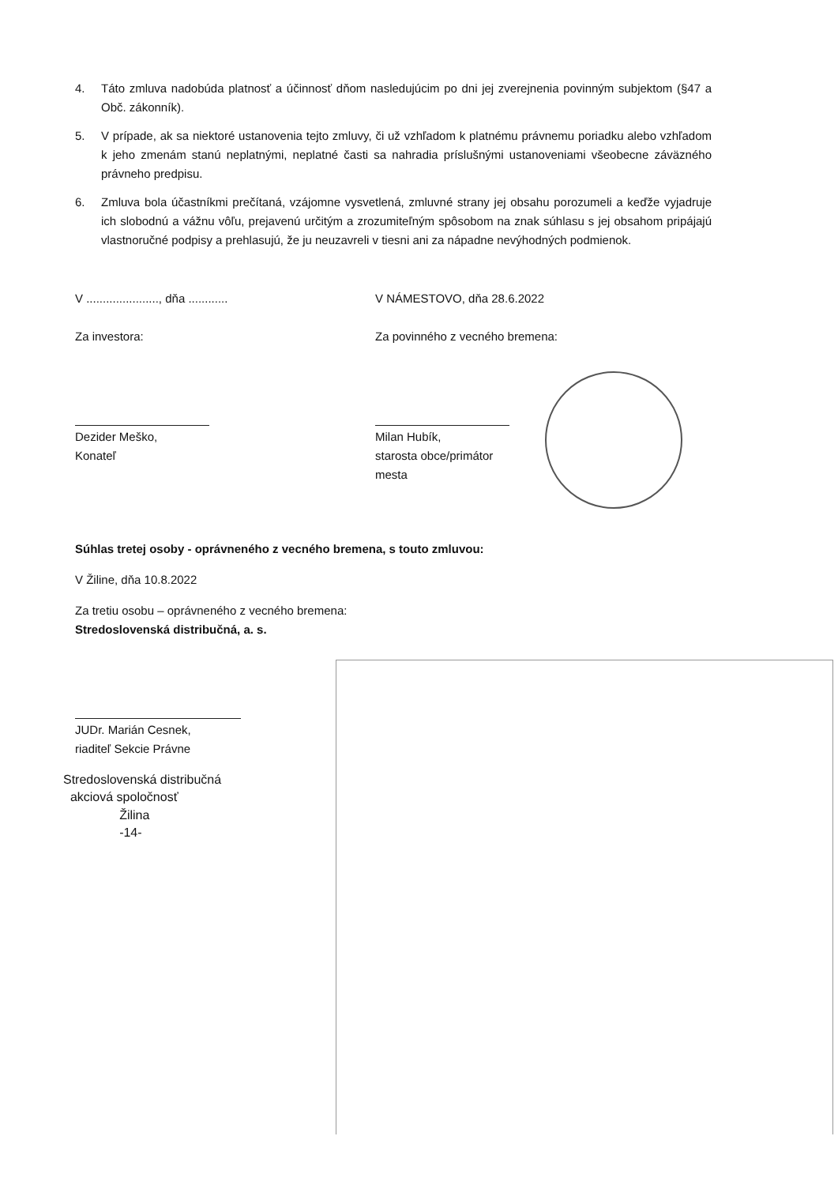4. Táto zmluva nadobúda platnosť a účinnosť dňom nasledujúcim po dni jej zverejnenia povinným subjektom (§47 a Obč. zákonník).
5. V prípade, ak sa niektoré ustanovenia tejto zmluvy, či už vzhľadom k platnému právnemu poriadku alebo vzhľadom k jeho zmenám stanú neplatnými, neplatné časti sa nahradia príslušnými ustanoveniami všeobecne záväzného právneho predpisu.
6. Zmluva bola účastníkmi prečítaná, vzájomne vysvetlená, zmluvné strany jej obsahu porozumeli a keďže vyjadruje ich slobodnú a vážnu vôľu, prejavenú určitým a zrozumiteľným spôsobom na znak súhlasu s jej obsahom pripájajú vlastnoručné podpisy a prehlasujú, že ju neuzavreli v tiesni ani za nápadne nevýhodných podmienok.
V ......................, dňa ............
Za investora:
Dezider Meško,
Konateľ
V NÁMESTOVO, dňa 28.6.2022
Za povinného z vecného bremena:
Milan Hubík,
starosta obce/primátor mesta
Súhlas tretej osoby - oprávneného z vecného bremena, s touto zmluvou:
V Žiline, dňa 10.8.2022
Za tretiu osobu – oprávneného z vecného bremena:
Stredoslovenská distribučná, a. s.
JUDr. Marián Cesnek,
riaditeľ Sekcie Právne
Stredoslovenská distribučná
akciová spoločnosť
Žilina
-14-